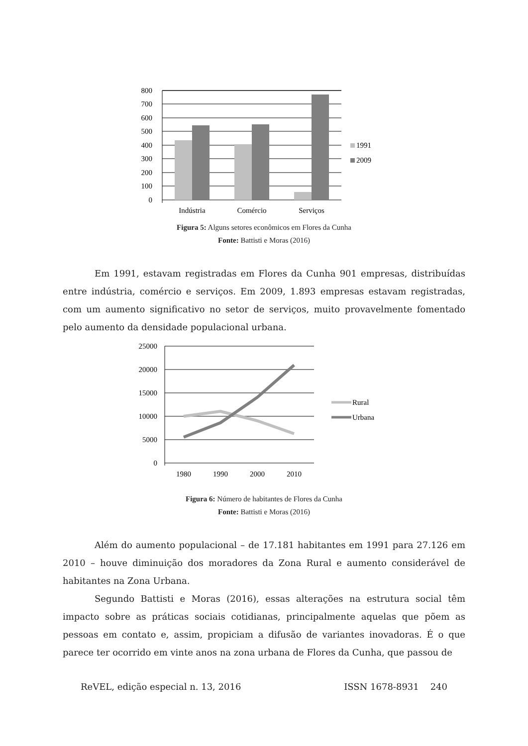800
700
600
500
400
300
200
100
0
Indústria
Comércio
Serviços
1991
2009
Figura 5: Alguns setores econômicos em Flores da Cunha
Fonte: Battisti e Moras (2016)
Em 1991, estavam registradas em Flores da Cunha 901 empresas, distribuídas entre indústria, comércio e serviços. Em 2009, 1.893 empresas estavam registradas, com um aumento significativo no setor de serviços, muito provavelmente fomentado pelo aumento da densidade populacional urbana.
25000
20000
15000
10000
5000
0
1980
1990
2000
2010
Rural
Urbana
Figura 6: Número de habitantes de Flores da Cunha
Fonte: Battisti e Moras (2016)
Além do aumento populacional – de 17.181 habitantes em 1991 para 27.126 em 2010 – houve diminuição dos moradores da Zona Rural e aumento considerável de habitantes na Zona Urbana.
Segundo Battisti e Moras (2016), essas alterações na estrutura social têm impacto sobre as práticas sociais cotidianas, principalmente aquelas que põem as pessoas em contato e, assim, propiciam a difusão de variantes inovadoras. É o que parece ter ocorrido em vinte anos na zona urbana de Flores da Cunha, que passou de
ReVEL, edição especial n. 13, 2016 ISSN 1678-8931 240